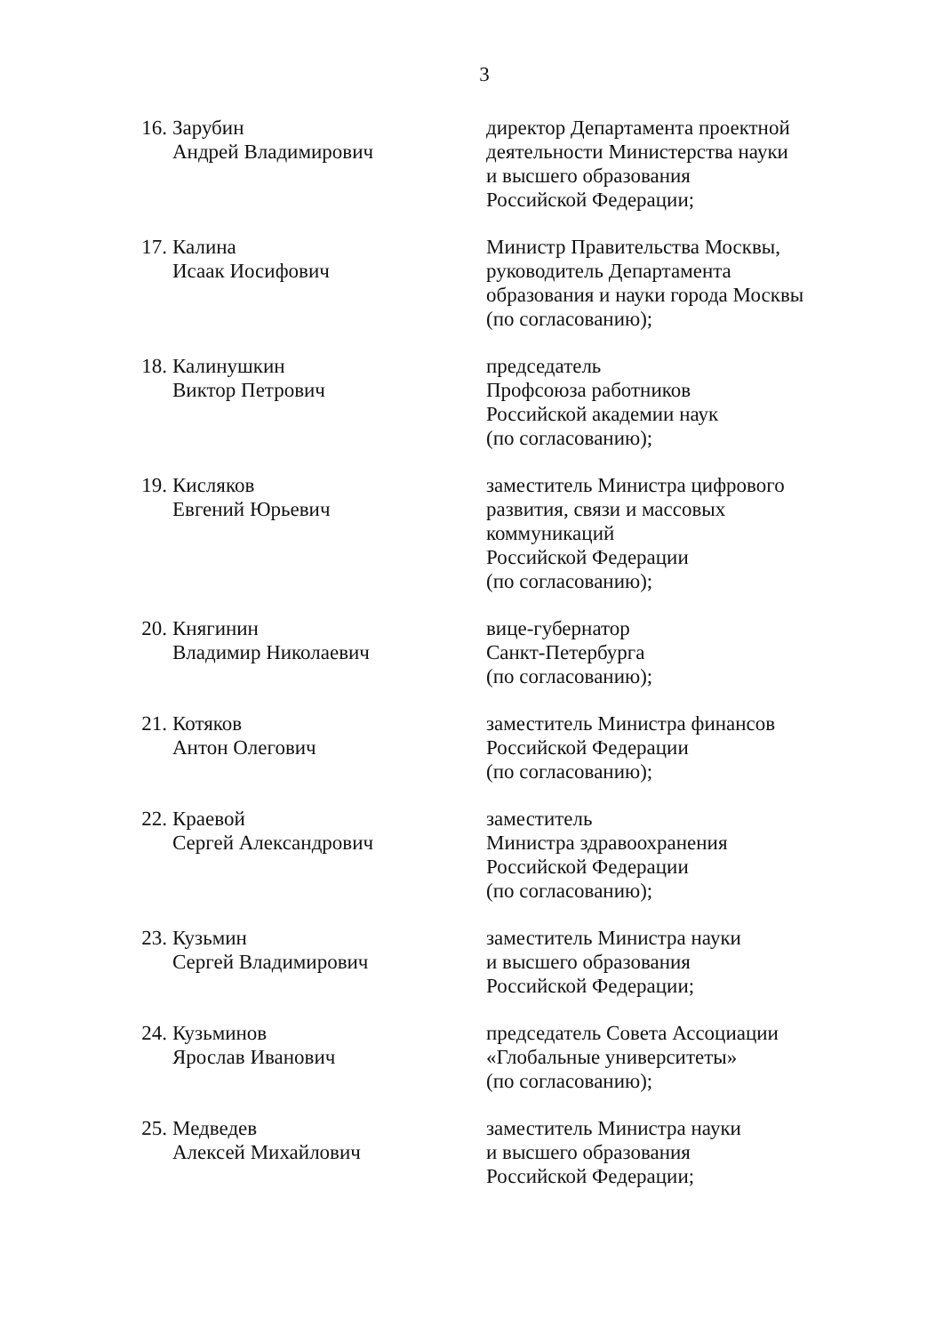3
| 16. | Зарубин Андрей Владимирович | директор Департамента проектной деятельности Министерства науки и высшего образования Российской Федерации; |
| 17. | Калина Исаак Иосифович | Министр Правительства Москвы, руководитель Департамента образования и науки города Москвы (по согласованию); |
| 18. | Калинушкин Виктор Петрович | председатель Профсоюза работников Российской академии наук (по согласованию); |
| 19. | Кисляков Евгений Юрьевич | заместитель Министра цифрового развития, связи и массовых коммуникаций Российской Федерации (по согласованию); |
| 20. | Княгинин Владимир Николаевич | вице-губернатор Санкт-Петербурга (по согласованию); |
| 21. | Котяков Антон Олегович | заместитель Министра финансов Российской Федерации (по согласованию); |
| 22. | Краевой Сергей Александрович | заместитель Министра здравоохранения Российской Федерации (по согласованию); |
| 23. | Кузьмин Сергей Владимирович | заместитель Министра науки и высшего образования Российской Федерации; |
| 24. | Кузьминов Ярослав Иванович | председатель Совета Ассоциации «Глобальные университеты» (по согласованию); |
| 25. | Медведев Алексей Михайлович | заместитель Министра науки и высшего образования Российской Федерации; |